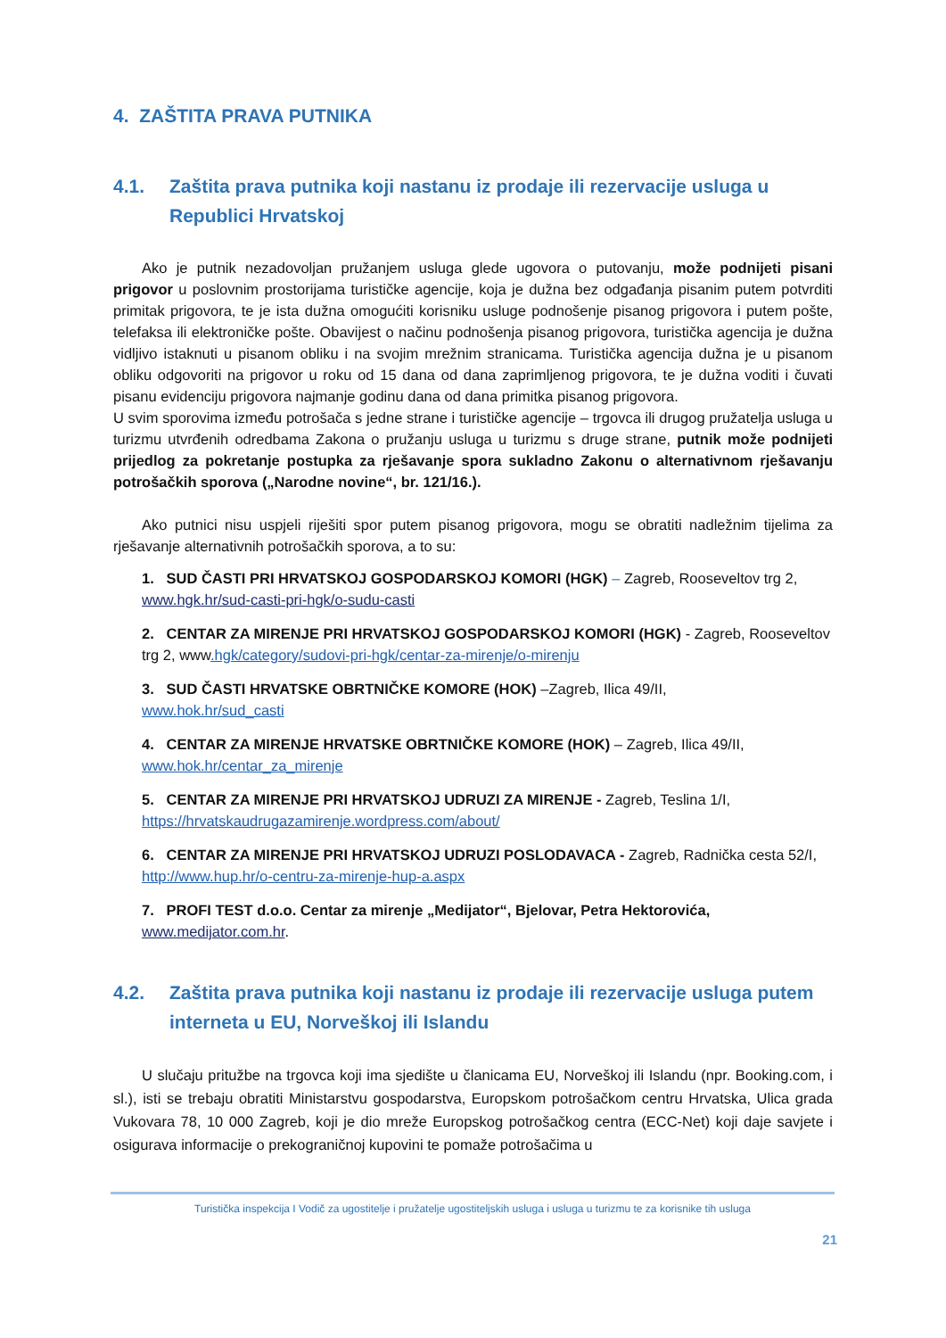4. ZAŠTITA PRAVA PUTNIKA
4.1. Zaštita prava putnika koji nastanu iz prodaje ili rezervacije usluga u Republici Hrvatskoj
Ako je putnik nezadovoljan pružanjem usluga glede ugovora o putovanju, može podnijeti pisani prigovor u poslovnim prostorijama turističke agencije, koja je dužna bez odgađanja pisanim putem potvrditi primitak prigovora, te je ista dužna omogućiti korisniku usluge podnošenje pisanog prigovora i putem pošte, telefaksa ili elektroničke pošte. Obavijest o načinu podnošenja pisanog prigovora, turistička agencija je dužna vidljivo istaknuti u pisanom obliku i na svojim mrežnim stranicama. Turistička agencija dužna je u pisanom obliku odgovoriti na prigovor u roku od 15 dana od dana zaprimljenog prigovora, te je dužna voditi i čuvati pisanu evidenciju prigovora najmanje godinu dana od dana primitka pisanog prigovora.
U svim sporovima između potrošača s jedne strane i turističke agencije – trgovca ili drugog pružatelja usluga u turizmu utvrđenih odredbama Zakona o pružanju usluga u turizmu s druge strane, putnik može podnijeti prijedlog za pokretanje postupka za rješavanje spora sukladno Zakonu o alternativnom rješavanju potrošačkih sporova („Narodne novine“, br. 121/16.).
Ako putnici nisu uspjeli riješiti spor putem pisanog prigovora, mogu se obratiti nadležnim tijelima za rješavanje alternativnih potrošačkih sporova, a to su:
1. SUD ČASTI PRI HRVATSKOJ GOSPODARSKOJ KOMORI (HGK) – Zagreb, Rooseveltov trg 2, www.hgk.hr/sud-casti-pri-hgk/o-sudu-casti
2. CENTAR ZA MIRENJE PRI HRVATSKOJ GOSPODARSKOJ KOMORI (HGK) - Zagreb, Rooseveltov trg 2, www.hgk/category/sudovi-pri-hgk/centar-za-mirenje/o-mirenju
3. SUD ČASTI HRVATSKE OBRTNIČKE KOMORE (HOK) –Zagreb, Ilica 49/II,
www.hok.hr/sud_casti
4. CENTAR ZA MIRENJE HRVATSKE OBRTNIČKE KOMORE (HOK) – Zagreb, Ilica 49/II,
www.hok.hr/centar_za_mirenje
5. CENTAR ZA MIRENJE PRI HRVATSKOJ UDRUZI ZA MIRENJE - Zagreb, Teslina 1/I,
https://hrvatskaudrugazamirenje.wordpress.com/about/
6. CENTAR ZA MIRENJE PRI HRVATSKOJ UDRUZI POSLODAVACA - Zagreb, Radnička cesta 52/I,
http://www.hup.hr/o-centru-za-mirenje-hup-a.aspx
7. PROFI TEST d.o.o. Centar za mirenje „Medijator“, Bjelovar, Petra Hektorovića,
www.medijator.com.hr.
4.2. Zaštita prava putnika koji nastanu iz prodaje ili rezervacije usluga putem interneta u EU, Norveškoj ili Islandu
U slučaju pritužbe na trgovca koji ima sjedište u članicama EU, Norveškoj ili Islandu (npr. Booking.com, i sl.), isti se trebaju obratiti Ministarstvu gospodarstva, Europskom potrošačkom centru Hrvatska, Ulica grada Vukovara 78, 10 000 Zagreb, koji je dio mreže Europskog potrošačkog centra (ECC-Net) koji daje savjete i osigurava informacije o prekograničnoj kupovini te pomaže potrošačima u
Turistička inspekcija I Vodič za ugostitelje i pružatelje ugostiteljskih usluga i usluga u turizmu te za korisnike tih usluga
21